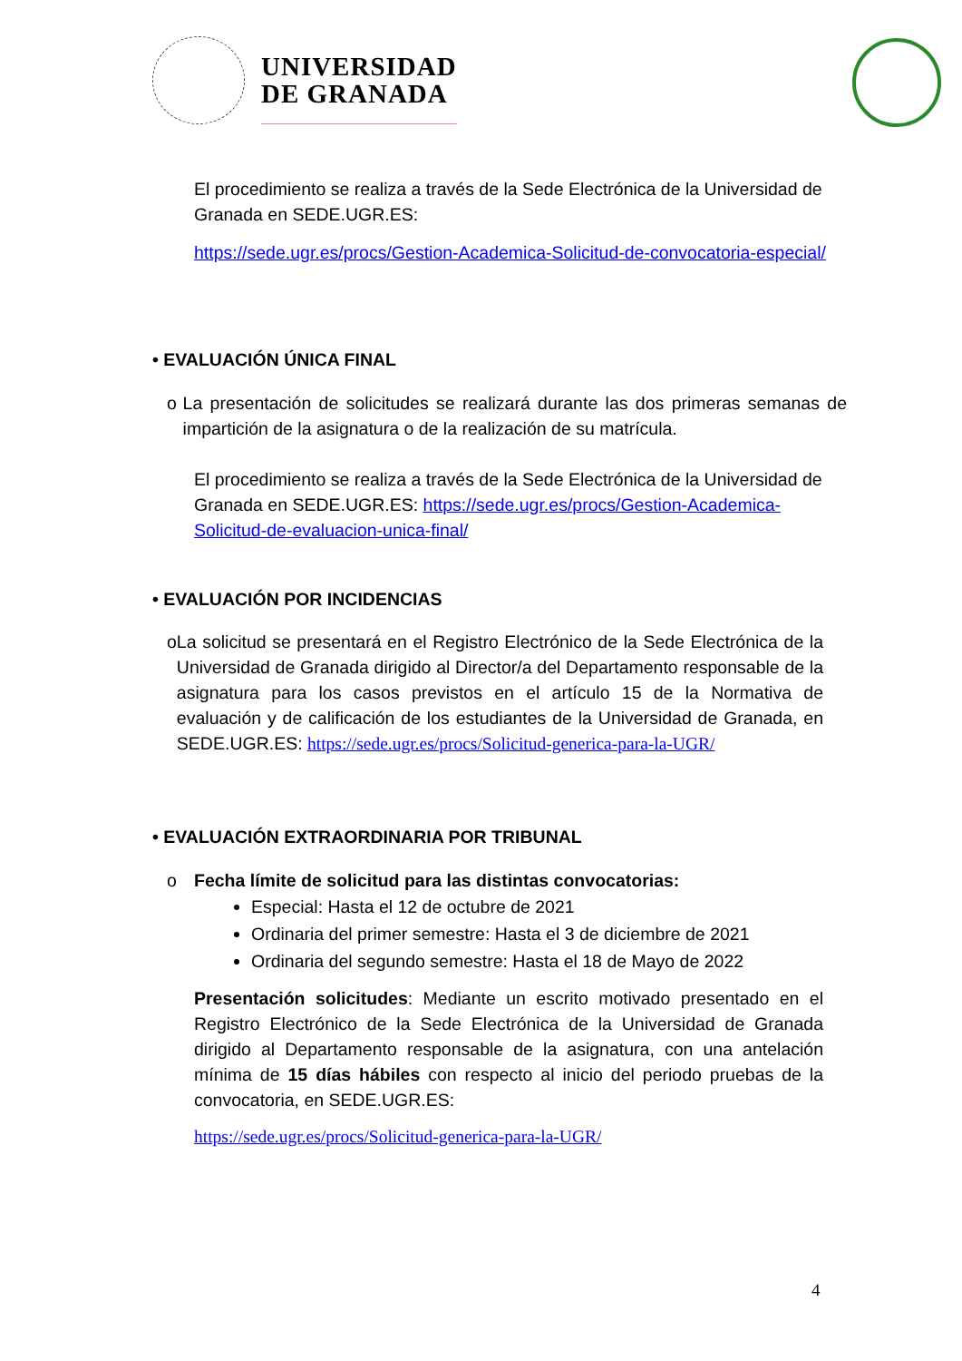UNIVERSIDAD
DE GRANADA
El procedimiento se realiza a través de la Sede Electrónica de la Universidad de Granada en SEDE.UGR.ES:
https://sede.ugr.es/procs/Gestion-Academica-Solicitud-de-convocatoria-especial/
• EVALUACIÓN ÚNICA FINAL
o La presentación de solicitudes se realizará durante las dos primeras semanas de impartición de la asignatura o de la realización de su matrícula.
El procedimiento se realiza a través de la Sede Electrónica de la Universidad de Granada en SEDE.UGR.ES: https://sede.ugr.es/procs/Gestion-Academica-Solicitud-de-evaluacion-unica-final/
• EVALUACIÓN POR INCIDENCIAS
o La solicitud se presentará en el Registro Electrónico de la Sede Electrónica de la Universidad de Granada dirigido al Director/a del Departamento responsable de la asignatura para los casos previstos en el artículo 15 de la Normativa de evaluación y de calificación de los estudiantes de la Universidad de Granada, en SEDE.UGR.ES: https://sede.ugr.es/procs/Solicitud-generica-para-la-UGR/
• EVALUACIÓN EXTRAORDINARIA POR TRIBUNAL
o Fecha límite de solicitud para las distintas convocatorias:
Especial: Hasta el 12 de octubre de 2021
Ordinaria del primer semestre: Hasta el 3 de diciembre de 2021
Ordinaria del segundo semestre: Hasta el 18 de Mayo de 2022
Presentación solicitudes: Mediante un escrito motivado presentado en el Registro Electrónico de la Sede Electrónica de la Universidad de Granada dirigido al Departamento responsable de la asignatura, con una antelación mínima de 15 días hábiles con respecto al inicio del periodo pruebas de la convocatoria, en SEDE.UGR.ES:
https://sede.ugr.es/procs/Solicitud-generica-para-la-UGR/
4